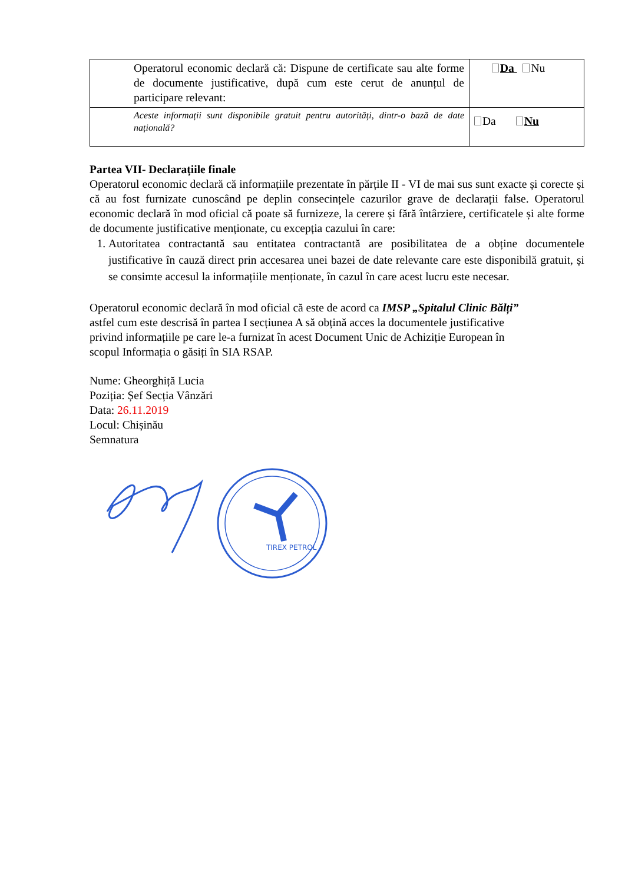| Operatorul economic declară că: Dispune de certificate sau alte forme de documente justificative, după cum este cerut de anunțul de participare relevant: | Da Nu |
| Aceste informații sunt disponibile gratuit pentru autorități, dintr-o bază de date națională? | Da Nu |
Partea VII- Declarațiile finale
Operatorul economic declară că informațiile prezentate în părțile II - VI de mai sus sunt exacte și corecte și că au fost furnizate cunoscând pe deplin consecințele cazurilor grave de declarații false. Operatorul economic declară în mod oficial că poate să furnizeze, la cerere și fără întârziere, certificatele și alte forme de documente justificative menționate, cu excepția cazului în care:
1. Autoritatea contractantă sau entitatea contractantă are posibilitatea de a obține documentele justificative în cauză direct prin accesarea unei bazei de date relevante care este disponibilă gratuit, și se consimte accesul la informațiile menționate, în cazul în care acest lucru este necesar.
Operatorul economic declară în mod oficial că este de acord ca IMSP „Spitalul Clinic Bălți”
astfel cum este descrisă în partea I secțiunea A să obțină acces la documentele justificative
privind informațiile pe care le-a furnizat în acest Document Unic de Achiziție European în
scopul Informația o găsiți în SIA RSAP.
Nume: Gheorghiță Lucia
Poziția: Șef Secția Vânzări
Data: 26.11.2019
Locul: Chișinău
Semnatura
TIREX PETROL